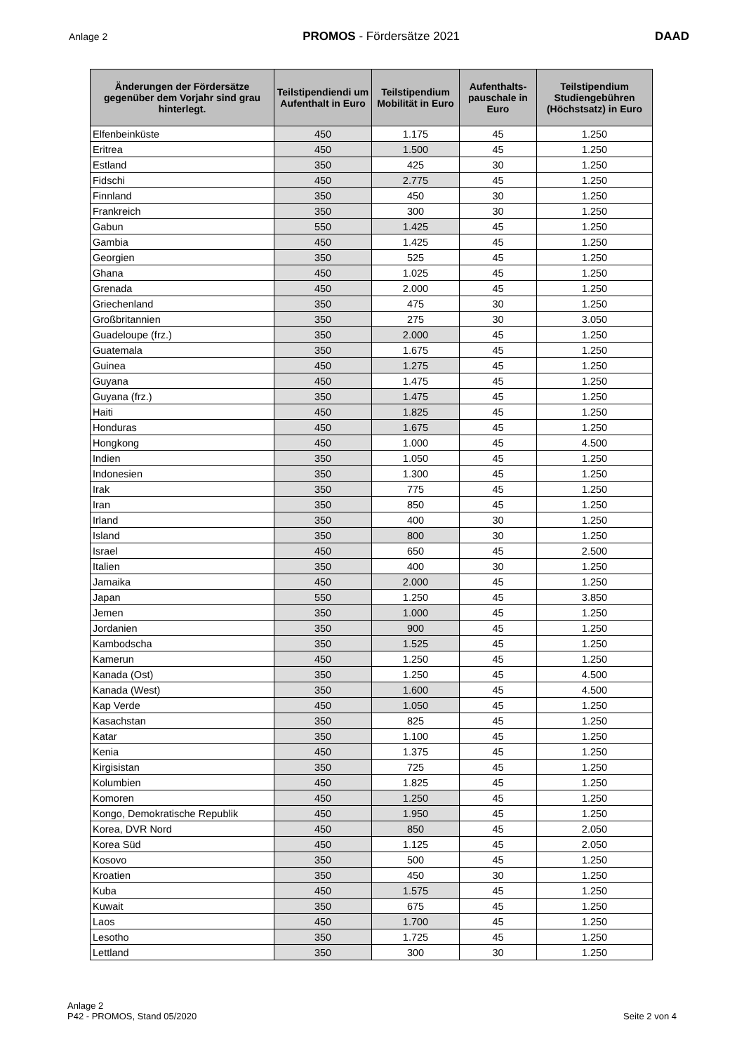Anlage 2 PROMOS - Fördersätze 2021 DAAD
| Änderungen der Fördersätze gegenüber dem Vorjahr sind grau hinterlegt. | Teilstipendiendi um Aufenthalt in Euro | Teilstipendium Mobilität in Euro | Aufenthalts-pauschale in Euro | Teilstipendium Studiengebühren (Höchstsatz) in Euro |
| --- | --- | --- | --- | --- |
| Elfenbeinküste | 450 | 1.175 | 45 | 1.250 |
| Eritrea | 450 | 1.500 | 45 | 1.250 |
| Estland | 350 | 425 | 30 | 1.250 |
| Fidschi | 450 | 2.775 | 45 | 1.250 |
| Finnland | 350 | 450 | 30 | 1.250 |
| Frankreich | 350 | 300 | 30 | 1.250 |
| Gabun | 550 | 1.425 | 45 | 1.250 |
| Gambia | 450 | 1.425 | 45 | 1.250 |
| Georgien | 350 | 525 | 45 | 1.250 |
| Ghana | 450 | 1.025 | 45 | 1.250 |
| Grenada | 450 | 2.000 | 45 | 1.250 |
| Griechenland | 350 | 475 | 30 | 1.250 |
| Großbritannien | 350 | 275 | 30 | 3.050 |
| Guadeloupe (frz.) | 350 | 2.000 | 45 | 1.250 |
| Guatemala | 350 | 1.675 | 45 | 1.250 |
| Guinea | 450 | 1.275 | 45 | 1.250 |
| Guyana | 450 | 1.475 | 45 | 1.250 |
| Guyana (frz.) | 350 | 1.475 | 45 | 1.250 |
| Haiti | 450 | 1.825 | 45 | 1.250 |
| Honduras | 450 | 1.675 | 45 | 1.250 |
| Hongkong | 450 | 1.000 | 45 | 4.500 |
| Indien | 350 | 1.050 | 45 | 1.250 |
| Indonesien | 350 | 1.300 | 45 | 1.250 |
| Irak | 350 | 775 | 45 | 1.250 |
| Iran | 350 | 850 | 45 | 1.250 |
| Irland | 350 | 400 | 30 | 1.250 |
| Island | 350 | 800 | 30 | 1.250 |
| Israel | 450 | 650 | 45 | 2.500 |
| Italien | 350 | 400 | 30 | 1.250 |
| Jamaika | 450 | 2.000 | 45 | 1.250 |
| Japan | 550 | 1.250 | 45 | 3.850 |
| Jemen | 350 | 1.000 | 45 | 1.250 |
| Jordanien | 350 | 900 | 45 | 1.250 |
| Kambodscha | 350 | 1.525 | 45 | 1.250 |
| Kamerun | 450 | 1.250 | 45 | 1.250 |
| Kanada (Ost) | 350 | 1.250 | 45 | 4.500 |
| Kanada (West) | 350 | 1.600 | 45 | 4.500 |
| Kap Verde | 450 | 1.050 | 45 | 1.250 |
| Kasachstan | 350 | 825 | 45 | 1.250 |
| Katar | 350 | 1.100 | 45 | 1.250 |
| Kenia | 450 | 1.375 | 45 | 1.250 |
| Kirgisistan | 350 | 725 | 45 | 1.250 |
| Kolumbien | 450 | 1.825 | 45 | 1.250 |
| Komoren | 450 | 1.250 | 45 | 1.250 |
| Kongo, Demokratische Republik | 450 | 1.950 | 45 | 1.250 |
| Korea, DVR Nord | 450 | 850 | 45 | 2.050 |
| Korea Süd | 450 | 1.125 | 45 | 2.050 |
| Kosovo | 350 | 500 | 45 | 1.250 |
| Kroatien | 350 | 450 | 30 | 1.250 |
| Kuba | 450 | 1.575 | 45 | 1.250 |
| Kuwait | 350 | 675 | 45 | 1.250 |
| Laos | 450 | 1.700 | 45 | 1.250 |
| Lesotho | 350 | 1.725 | 45 | 1.250 |
| Lettland | 350 | 300 | 30 | 1.250 |
Anlage 2
P42 - PROMOS, Stand 05/2020
Seite 2 von 4